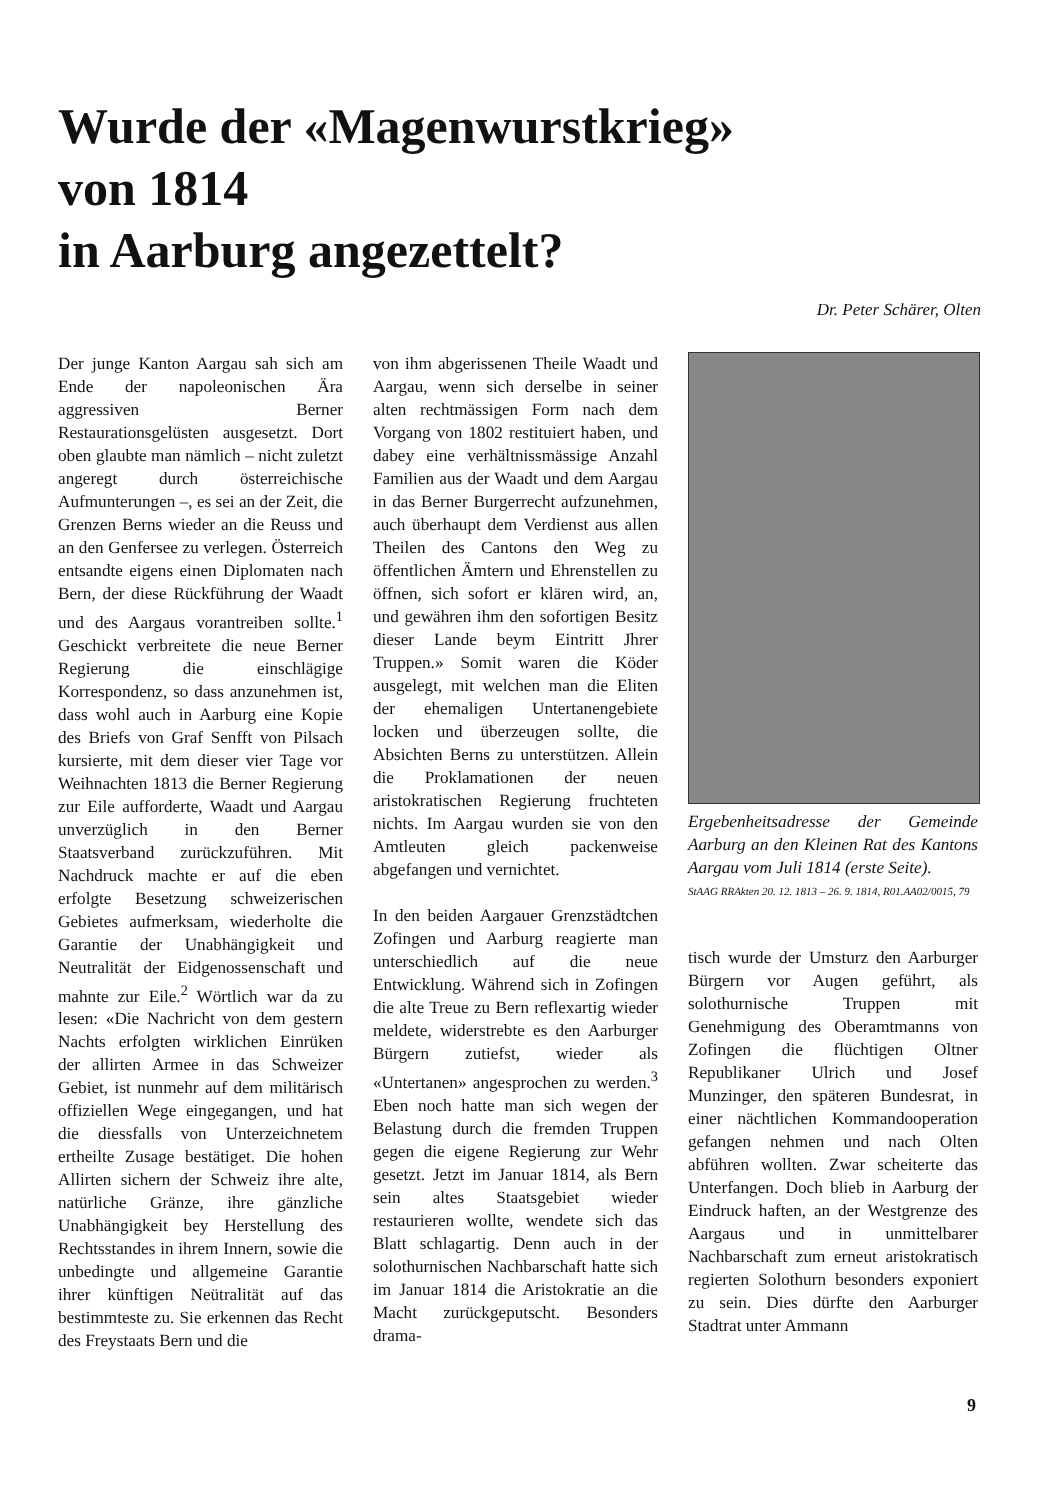Wurde der «Magenwurstkrieg»
von 1814
in Aarburg angezettelt?
Dr. Peter Schärer, Olten
Der junge Kanton Aargau sah sich am Ende der napoleonischen Ära aggressiven Berner Restaurationsgelüsten ausgesetzt. Dort oben glaubte man nämlich – nicht zuletzt angeregt durch österreichische Aufmunterungen –, es sei an der Zeit, die Grenzen Berns wieder an die Reuss und an den Genfersee zu verlegen. Österreich entsandte eigens einen Diplomaten nach Bern, der diese Rückführung der Waadt und des Aargaus vorantreiben sollte.<sup>1</sup> Geschickt verbreitete die neue Berner Regierung die einschlägige Korrespondenz, so dass anzunehmen ist, dass wohl auch in Aarburg eine Kopie des Briefs von Graf Senfft von Pilsach kursierte, mit dem dieser vier Tage vor Weihnachten 1813 die Berner Regierung zur Eile aufforderte, Waadt und Aargau unverzüglich in den Berner Staatsverband zurückzuführen. Mit Nachdruck machte er auf die eben erfolgte Besetzung schweizerischen Gebietes aufmerksam, wiederholte die Garantie der Unabhängigkeit und Neutralität der Eidgenossenschaft und mahnte zur Eile.<sup>2</sup> Wörtlich war da zu lesen: «Die Nachricht von dem gestern Nachts erfolgten wirklichen Einrüken der allirten Armee in das Schweizer Gebiet, ist nunmehr auf dem militärisch offiziellen Wege eingegangen, und hat die diessfalls von Unterzeichnetem ertheilte Zusage bestätiget. Die hohen Allirten sichern der Schweiz ihre alte, natürliche Gränze, ihre gänzliche Unabhängigkeit bey Herstellung des Rechtsstandes in ihrem Innern, sowie die unbedingte und allgemeine Garantie ihrer künftigen Neütralität auf das bestimmteste zu. Sie erkennen das Recht des Freystaats Bern und die
von ihm abgerissenen Theile Waadt und Aargau, wenn sich derselbe in seiner alten rechtmässigen Form nach dem Vorgang von 1802 restituiert haben, und dabey eine verhältnissmässige Anzahl Familien aus der Waadt und dem Aargau in das Berner Burgerrecht aufzunehmen, auch überhaupt dem Verdienst aus allen Theilen des Cantons den Weg zu öffentlichen Ämtern und Ehrenstellen zu öffnen, sich sofort er klären wird, an, und gewähren ihm den sofortigen Besitz dieser Lande beym Eintritt Jhrer Truppen.» Somit waren die Köder ausgelegt, mit welchen man die Eliten der ehemaligen Untertanengebiete locken und überzeugen sollte, die Absichten Berns zu unterstützen. Allein die Proklamationen der neuen aristokratischen Regierung fruchteten nichts. Im Aargau wurden sie von den Amtleuten gleich packenweise abgefangen und vernichtet.
In den beiden Aargauer Grenzstädtchen Zofingen und Aarburg reagierte man unterschiedlich auf die neue Entwicklung. Während sich in Zofingen die alte Treue zu Bern reflexartig wieder meldete, widerstrebte es den Aarburger Bürgern zutiefst, wieder als «Untertanen» angesprochen zu werden.<sup>3</sup> Eben noch hatte man sich wegen der Belastung durch die fremden Truppen gegen die eigene Regierung zur Wehr gesetzt. Jetzt im Januar 1814, als Bern sein altes Staatsgebiet wieder restaurieren wollte, wendete sich das Blatt schlagartig. Denn auch in der solothurnischen Nachbarschaft hatte sich im Januar 1814 die Aristokratie an die Macht zurückgeputscht. Besonders drama-
Ergebenheitsadresse der Gemeinde Aarburg an den Kleinen Rat des Kantons Aargau vom Juli 1814 (erste Seite).
StAAG RRAkten 20. 12. 1813 – 26. 9. 1814, R01.AA02/0015, 79
tisch wurde der Umsturz den Aarburger Bürgern vor Augen geführt, als solothurnische Truppen mit Genehmigung des Oberamtmanns von Zofingen die flüchtigen Oltner Republikaner Ulrich und Josef Munzinger, den späteren Bundesrat, in einer nächtlichen Kommandooperation gefangen nehmen und nach Olten abführen wollten. Zwar scheiterte das Unterfangen. Doch blieb in Aarburg der Eindruck haften, an der Westgrenze des Aargaus und in unmittelbarer Nachbarschaft zum erneut aristokratisch regierten Solothurn besonders exponiert zu sein. Dies dürfte den Aarburger Stadtrat unter Ammann
9